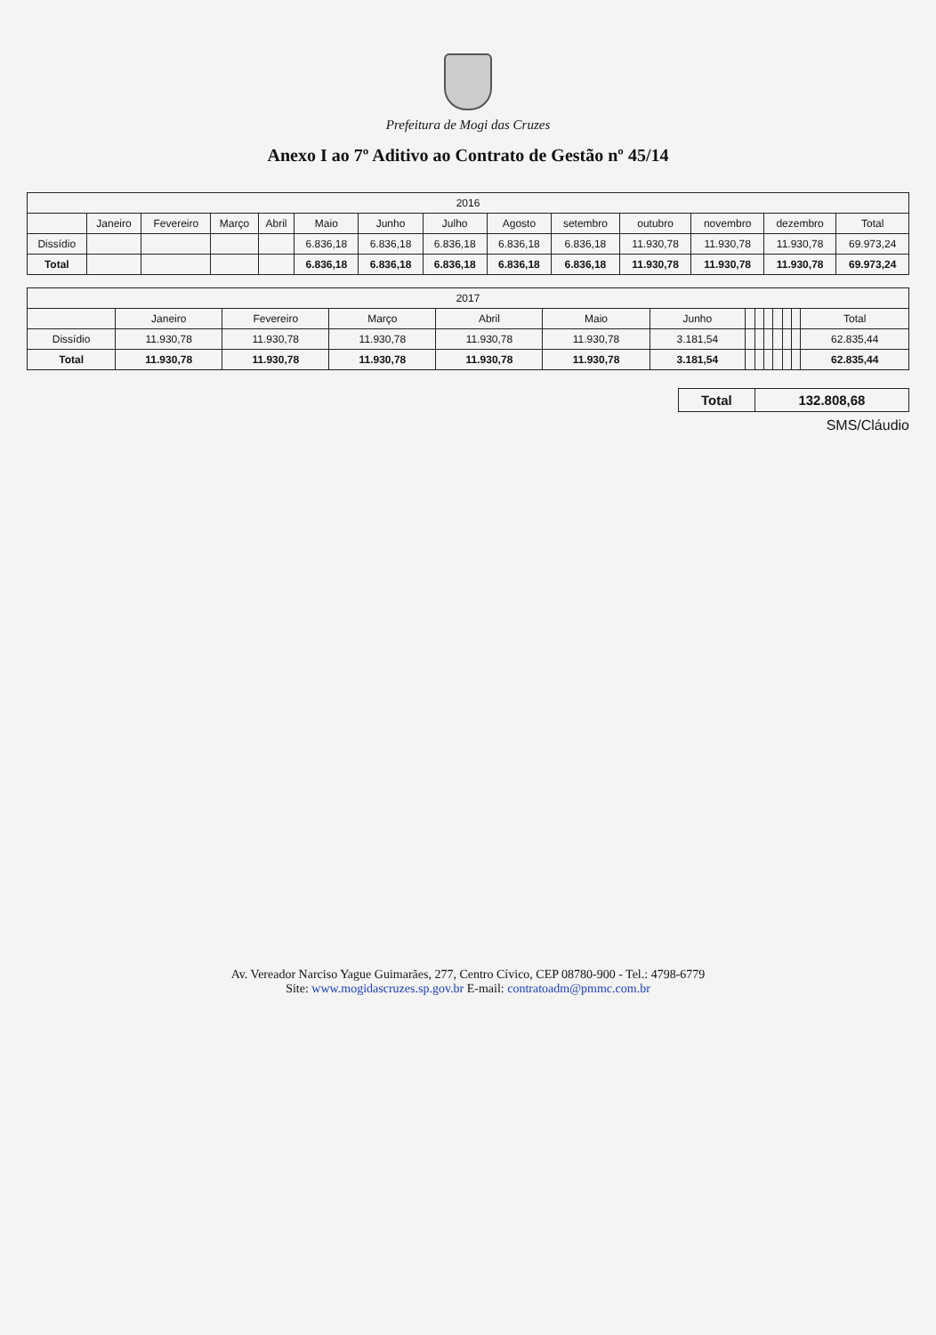Prefeitura de Mogi das Cruzes
Anexo I ao 7º Aditivo ao Contrato de Gestão nº 45/14
| 2016 | | | | | | | | | | | | | |
| --- | --- | --- | --- | --- | --- | --- | --- | --- | --- | --- | --- | --- | --- |
| | Janeiro | Fevereiro | Março | Abril | Maio | Junho | Julho | Agosto | setembro | outubro | novembro | dezembro | Total |
| Dissídio | | | | | 6.836,18 | 6.836,18 | 6.836,18 | 6.836,18 | 6.836,18 | 11.930,78 | 11.930,78 | 11.930,78 | 69.973,24 |
| Total | | | | | 6.836,18 | 6.836,18 | 6.836,18 | 6.836,18 | 6.836,18 | 11.930,78 | 11.930,78 | 11.930,78 | 69.973,24 |
| 2017 | | | | | | | | | | | | | |
| --- | --- | --- | --- | --- | --- | --- | --- | --- | --- | --- | --- | --- | --- |
| | Janeiro | Fevereiro | Março | Abril | Maio | Junho | | | | | | | Total |
| Dissídio | 11.930,78 | 11.930,78 | 11.930,78 | 11.930,78 | 11.930,78 | 3.181,54 | | | | | | | 62.835,44 |
| Total | 11.930,78 | 11.930,78 | 11.930,78 | 11.930,78 | 11.930,78 | 3.181,54 | | | | | | | 62.835,44 |
| Total | 132.808,68 |
SMS/Cláudio
Av. Vereador Narciso Yague Guimarães, 277, Centro Cívico, CEP 08780-900 - Tel.: 4798-6779
Site: www.mogidascruzes.sp.gov.br E-mail: contratoadm@pmmc.com.br